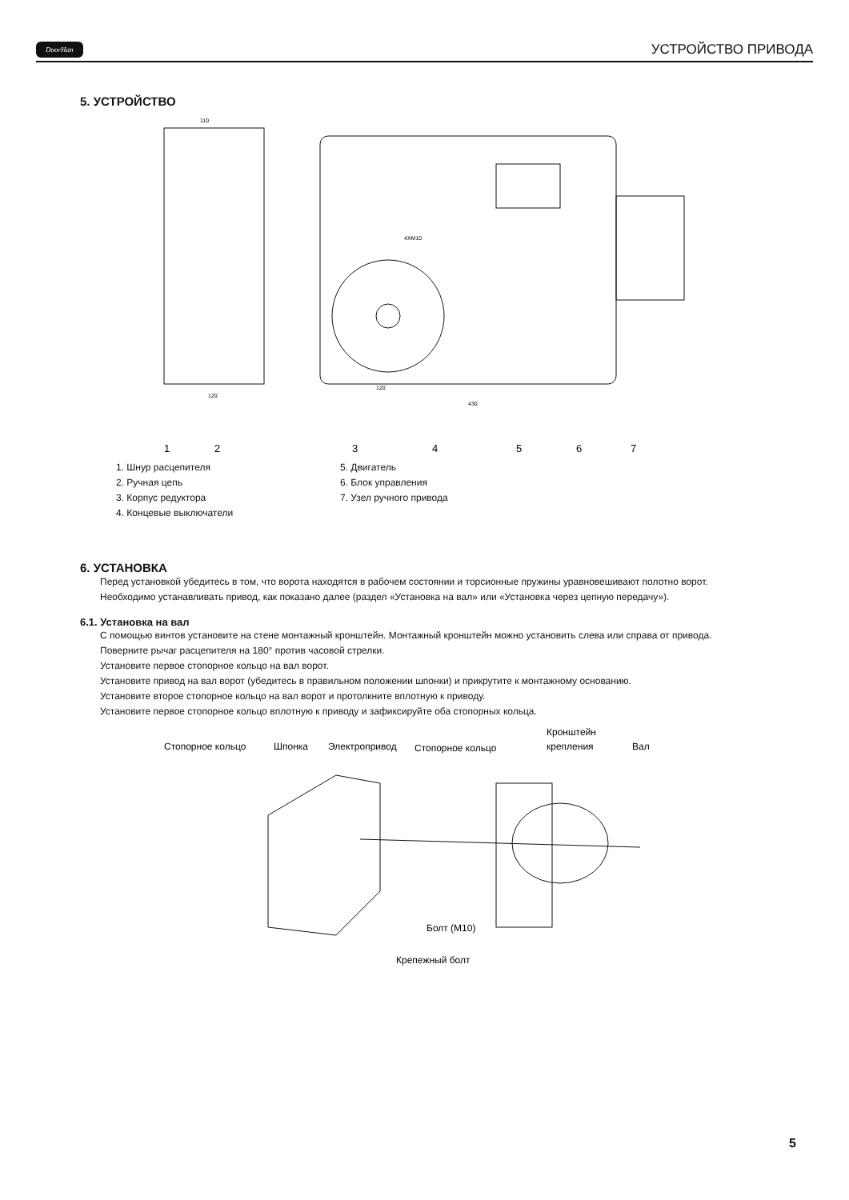DoorHan УСТРОЙСТВО ПРИВОДА
5. УСТРОЙСТВО
110
120
430
120
4XM10
1
2
3
4
5
6
7
1. Шнур расцепителя
2. Ручная цепь
3. Корпус редуктора
4. Концевые выключатели
5. Двигатель
6. Блок управления
7. Узел ручного привода
6. УСТАНОВКА
Перед установкой убедитесь в том, что ворота находятся в рабочем состоянии и торсионные пружины уравновешивают полотно ворот.
Необходимо устанавливать привод, как показано далее (раздел «Установка на вал» или «Установка через цепную передачу»).
6.1. Установка на вал
С помощью винтов установите на стене монтажный кронштейн. Монтажный кронштейн можно установить слева или справа от привода.
Поверните рычаг расцепителя на 180° против часовой стрелки.
Установите первое стопорное кольцо на вал ворот.
Установите привод на вал ворот (убедитесь в правильном положении шпонки) и прикрутите к монтажному основанию.
Установите второе стопорное кольцо на вал ворот и протолкните вплотную к приводу.
Установите первое стопорное кольцо вплотную к приводу и зафиксируйте оба стопорных кольца.
Стопорное кольцо
Шпонка
Электропривод
Стопорное кольцо
Кронштейн
крепления
Вал
Болт (М10)
Крепежный болт
5